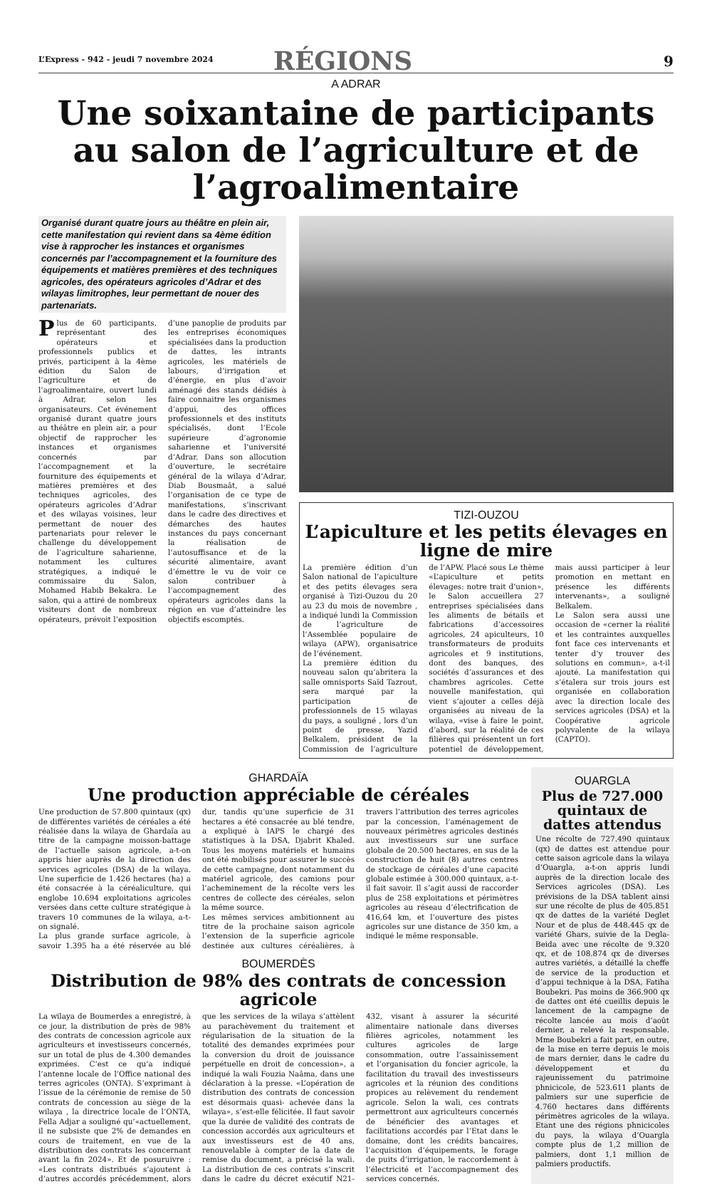L’Express - 942 - jeudi 7 novembre 2024
RÉGIONS
9
A ADRAR
Une soixantaine de participants au salon de l’agriculture et de l’agroalimentaire
Organisé durant quatre jours au théâtre en plein air, cette manifestation qui revient dans sa 4ème édition vise à rapprocher les instances et organismes concernés par l’accompagnement et la fourniture des équipements et matières premières et des techniques agricoles, des opérateurs agricoles d’Adrar et des wilayas limitrophes, leur permettant de nouer des partenariats.
Plus de 60 participants, représentant des opérateurs et professionnels publics et privés, participent à la 4ème édition du Salon de l’agriculture et de l’agroalimentaire, ouvert lundi à Adrar, selon les organisateurs. Cet événement organisé durant quatre jours au théâtre en plein air, a pour objectif de rapprocher les instances et organismes concernés par l’accompagnement et la fourniture des équipements et matières premières et des techniques agricoles, des opérateurs agricoles d’Adrar et des wilayas voisines, leur permettant de nouer des partenariats pour relever le challenge du développement de l’agriculture saharienne, notamment les cultures stratégiques, a indiqué le commissaire du Salon, Mohamed Habib Bekakra. Le salon, qui a attiré de nombreux visiteurs dont de nombreux opérateurs, prévoit l’exposition d’une panoplie de produits par les entreprises économiques spécialisées dans la production de dattes, les intrants agricoles, les matériels de labours, d’irrigation et d’énergie, en plus d’avoir aménagé des stands dédiés à faire connaitre les organismes d’appui, des offices professionnels et des instituts spécialisés, dont l’Ecole supérieure d’agronomie saharienne et l’université d’Adrar. Dans son allocution d’ouverture, le secrétaire général de la wilaya d’Adrar, Diab Bousmaât, a salué l’organisation de ce type de manifestations, s’inscrivant dans le cadre des directives et démarches des hautes instances du pays concernant la réalisation de l’autosuffisance et de la sécurité alimentaire, avant d’émettre le vu de voir ce salon contribuer à l’accompagnement des opérateurs agricoles dans la région en vue d’atteindre les objectifs escomptés.
TIZI-OUZOU
L’apiculture et les petits élevages en ligne de mire
La première édition d’un Salon national de l’apiculture et des petits élevages sera organisé à Tizi-Ouzou du 20 au 23 du mois de novembre , a indiqué lundi la Commission de l’agriculture de l’Assemblée populaire de wilaya (APW), organisatrice de l’événement.
La première édition du nouveau salon qu’abritera la salle omnisports Saïd Tazrout, sera marqué par la participation de professionnels de 15 wilayas du pays, a souligné , lors d’un point de presse, Yazid Belkalem, président de la Commission de l’agriculture de l’APW. Placé sous Le thème «L’apiculture et petits élevages: notre trait d’union», le Salon accueillera 27 entreprises spécialisées dans les aliments de bétails et fabrications d’accessoires agricoles, 24 apiculteurs, 10 transformateurs de produits agricoles et 9 institutions, dont des banques, des sociétés d’assurances et des chambres agricoles. Cette nouvelle manifestation, qui vient s’ajouter a celles déjà organisées au niveau de la wilaya, «vise à faire le point, d’abord, sur la réalité de ces filières qui présentent un fort potentiel de développement, mais aussi participer à leur promotion en mettant en présence les différents intervenants», a souligné Belkalem.
Le Salon sera aussi une occasion de «cerner la réalité et les contraintes auxquelles font face ces intervenants et tenter d’y trouver des solutions en commun», a-t-il ajouté. La manifestation qui s’étalera sur trois jours est organisée en collaboration avec la direction locale des services agricoles (DSA) et la Coopérative agricole polyvalente de la wilaya (CAPTO).
GHARDAÏA
Une production appréciable de céréales
Une production de 57.800 quintaux (qx) de différentes variétés de céréales a été réalisée dans la wilaya de Ghardaïa au titre de la campagne moisson-battage de l’actuelle saison agricole, a-t-on appris hier auprès de la direction des services agricoles (DSA) de la wilaya. Une superficie de 1.426 hectares (ha) a été consacrée à la céréaliculture, qui englobe 10.694 exploitations agricoles versées dans cette culture stratégique à travers 10 communes de la wilaya, a-t-on signalé.
La plus grande surface agricole, à savoir 1.395 ha a été réservée au blé dur, tandis qu’une superficie de 31 hectares a été consacrée au blé tendre, a expliqué à lAPS le chargé des statistiques à la DSA, Djabrit Khaled. Tous les moyens matériels et humains ont été mobilisés pour assurer le succès de cette campagne, dont notamment du matériel agricole, des camions pour l’acheminement de la récolte vers les centres de collecte des céréales, selon la même source.
Les mêmes services ambitionnent au titre de la prochaine saison agricole l’extension de la superficie agricole destinée aux cultures céréalières, à travers l’attribution des terres agricoles par la concession, l’aménagement de nouveaux périmètres agricoles destinés aux investisseurs sur une surface globale de 20.500 hectares, en sus de la construction de huit (8) autres centres de stockage de céréales d’une capacité globale estimée à 300.000 quintaux, a-t-il fait savoir. Il s’agit aussi de raccorder plus de 258 exploitations et périmètres agricoles au réseau d’électrification de 416,64 km, et l’ouverture des pistes agricoles sur une distance de 350 km, a indiqué le même responsable.
BOUMERDÈS
Distribution de 98% des contrats de concession agricole
La wilaya de Boumerdes a enregistré, à ce jour, la distribution de près de 98% des contrats de concession agricole aux agriculteurs et investisseurs concernés, sur un total de plus de 4.300 demandes exprimées. C’est ce qu’a indiqué l’antenne locale de l’Office national des terres agricoles (ONTA). S’exprimant à l’issue de la cérémonie de remise de 50 contrats de concession au siège de la wilaya , la directrice locale de l’ONTA, Fella Adjar a souligné qu’«actuellement, il ne subsiste que 2% de demandes en cours de traitement, en vue de la distribution des contrats les concernant avant la fin 2024». Et de posuruivre : «Les contrats distribués s’ajoutent à d’autres accordés précédemment, alors que les services de la wilaya s’attèlent au parachèvement du traitement et régularisation de la situation de la totalité des demandes exprimées pour la conversion du droit de jouissance perpétuelle en droit de concession», a indiqué la wali Fouzia Naâma, dans une déclaration à la presse. «L’opération de distribution des contrats de concession est désormais quasi- achevée dans la wilaya», s’est-elle félicitée. Il faut savoir que la durée de validité des contrats de concession accordés aux agriculteurs et aux investisseurs est de 40 ans, renouvelable à compter de la date de remise du document, a précisé la wali. La distribution de ces contrats s’inscrit dans le cadre du décret exécutif N21-432, visant à assurer la sécurité alimentaire nationale dans diverses filières agricoles, notamment les cultures agricoles de large consommation, outre l’assainissement et l’organisation du foncier agricole, la facilitation du travail des investisseurs agricoles et la réunion des conditions propices au relèvement du rendement agricole. Selon la wali, ces contrats permettront aux agriculteurs concernés de bénéficier des avantages et facilitations accordés par l’Etat dans le domaine, dont les crédits bancaires, l’acquisition d’équipements, le forage de puits d’irrigation, le raccordement à l’électricité et l’accompagnement des services concernés.
OUARGLA
Plus de 727.000 quintaux de dattes attendus
Une récolte de 727.490 quintaux (qx) de dattes est attendue pour cette saison agricole dans la wilaya d’Ouargla, a-t-on appris lundi auprès de la direction locale des Services agricoles (DSA). Les prévisions de la DSA tablent ainsi sur une récolte de plus de 405.851 qx de dattes de la variété Deglet Nour et de plus de 448.445 qx de variété Ghars, suivie de la Degla-Beida avec une récolte de 9.320 qx, et de 108.874 qx de diverses autres variétés, a détaillé la cheffe de service de la production et d’appui technique à la DSA, Fatiha Boubekri. Pas moins de 366.900 qx de dattes ont été cueillis depuis le lancement de la campagne de récolte lancée au mois d’août dernier, a relevé la responsable. Mme Boubekri a fait part, en outre, de la mise en terre depuis le mois de mars dernier, dans le cadre du développement et du rajeunissement du patrimoine phnicicole, de 523.611 plants de palmiers sur une superficie de 4.760 hectares dans différents périmètres agricoles de la wilaya. Etant une des régions phnicicoles du pays, la wilaya d’Ouargla compte plus de 1,2 million de palmiers, dont 1,1 million de palmiers productifs.